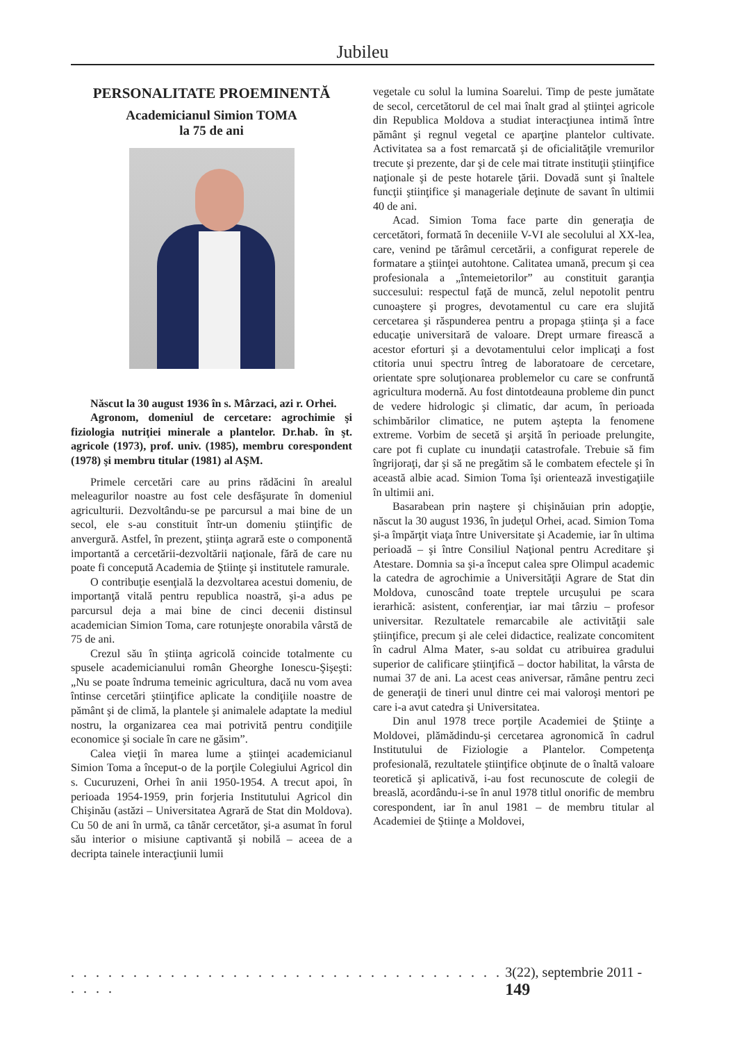Jubileu
PERSONALITATE PROEMINENTĂ
Academicianul Simion TOMA
la 75 de ani
Născut la 30 august 1936 în s. Mârzaci, azi r. Orhei.
Agronom, domeniul de cercetare: agrochimie şi fiziologia nutriţiei minerale a plantelor. Dr.hab. în şt. agricole (1973), prof. univ. (1985), membru corespondent (1978) şi membru titular (1981) al AŞM.
Primele cercetări care au prins rădăcini în arealul meleagurilor noastre au fost cele desfăşurate în domeniul agriculturii. Dezvoltându-se pe parcursul a mai bine de un secol, ele s-au constituit într-un domeniu ştiinţific de anvergură. Astfel, în prezent, ştiinţa agrară este o componentă importantă a cercetării-dezvoltării naţionale, fără de care nu poate fi concepută Academia de Ştiinţe şi institutele ramurale.
O contribuţie esenţială la dezvoltarea acestui domeniu, de importanţă vitală pentru republica noastră, şi-a adus pe parcursul deja a mai bine de cinci decenii distinsul academician Simion Toma, care rotunjeşte onorabila vârstă de 75 de ani.
Crezul său în ştiinţa agricolă coincide totalmente cu spusele academicianului român Gheorghe Ionescu-Şişeşti: „Nu se poate îndruma temeinic agricultura, dacă nu vom avea întinse cercetări ştiinţifice aplicate la condiţiile noastre de pământ şi de climă, la plantele şi animalele adaptate la mediul nostru, la organizarea cea mai potrivită pentru condiţiile economice şi sociale în care ne găsim”.
Calea vieţii în marea lume a ştiinţei academicianul Simion Toma a început-o de la porţile Colegiului Agricol din s. Cucuruzeni, Orhei în anii 1950-1954. A trecut apoi, în perioada 1954-1959, prin forjeria Institutului Agricol din Chişinău (astăzi – Universitatea Agrară de Stat din Moldova). Cu 50 de ani în urmă, ca tânăr cercetător, şi-a asumat în forul său interior o misiune captivantă şi nobilă – aceea de a decripta tainele interacţiunii lumii
vegetale cu solul la lumina Soarelui. Timp de peste jumătate de secol, cercetătorul de cel mai înalt grad al ştiinţei agricole din Republica Moldova a studiat interacţiunea intimă între pământ şi regnul vegetal ce aparţine plantelor cultivate. Activitatea sa a fost remarcată şi de oficialităţile vremurilor trecute şi prezente, dar şi de cele mai titrate instituţii ştiinţifice naţionale şi de peste hotarele ţării. Dovadă sunt şi înaltele funcţii ştiinţifice şi manageriale deţinute de savant în ultimii 40 de ani.
Acad. Simion Toma face parte din generaţia de cercetători, formată în deceniile V-VI ale secolului al XX-lea, care, venind pe tărâmul cercetării, a configurat reperele de formatare a ştiinţei autohtone. Calitatea umană, precum şi cea profesionala a „întemeietorilor” au constituit garanţia succesului: respectul faţă de muncă, zelul nepotolit pentru cunoaştere şi progres, devotamentul cu care era slujită cercetarea şi răspunderea pentru a propaga ştiinţa şi a face educaţie universitară de valoare. Drept urmare firească a acestor eforturi şi a devotamentului celor implicaţi a fost ctitoria unui spectru întreg de laboratoare de cercetare, orientate spre soluţionarea problemelor cu care se confruntă agricultura modernă. Au fost dintotdeauna probleme din punct de vedere hidrologic şi climatic, dar acum, în perioada schimbărilor climatice, ne putem aştepta la fenomene extreme. Vorbim de secetă şi arşită în perioade prelungite, care pot fi cuplate cu inundaţii catastrofale. Trebuie să fim îngrijoraţi, dar şi să ne pregătim să le combatem efectele şi în această albie acad. Simion Toma îşi orientează investigaţiile în ultimii ani.
Basarabean prin naştere şi chişinăuian prin adopţie, născut la 30 august 1936, în judeţul Orhei, acad. Simion Toma şi-a împărţit viaţa între Universitate şi Academie, iar în ultima perioadă – şi între Consiliul Naţional pentru Acreditare şi Atestare. Domnia sa şi-a început calea spre Olimpul academic la catedra de agrochimie a Universităţii Agrare de Stat din Moldova, cunoscând toate treptele urcuşului pe scara ierarhică: asistent, conferenţiar, iar mai târziu – profesor universitar. Rezultatele remarcabile ale activităţii sale ştiinţifice, precum şi ale celei didactice, realizate concomitent în cadrul Alma Mater, s-au soldat cu atribuirea gradului superior de calificare ştiinţifică – doctor habilitat, la vârsta de numai 37 de ani. La acest ceas aniversar, rămâne pentru zeci de generaţii de tineri unul dintre cei mai valoroşi mentori pe care i-a avut catedra şi Universitatea.
Din anul 1978 trece porţile Academiei de Ştiinţe a Moldovei, plămădindu-şi cercetarea agronomică în cadrul Institutului de Fiziologie a Plantelor. Competenţa profesională, rezultatele ştiinţifice obţinute de o înaltă valoare teoretică şi aplicativă, i-au fost recunoscute de colegii de breaslă, acordându-i-se în anul 1978 titlul onorific de membru corespondent, iar în anul 1981 – de membru titular al Academiei de Ştiinţe a Moldovei,
. . . . . . . . . . . . . . . . . . . . . . . . . . . . . . . . . . . . . . . 3(22), septembrie 2011 - 149